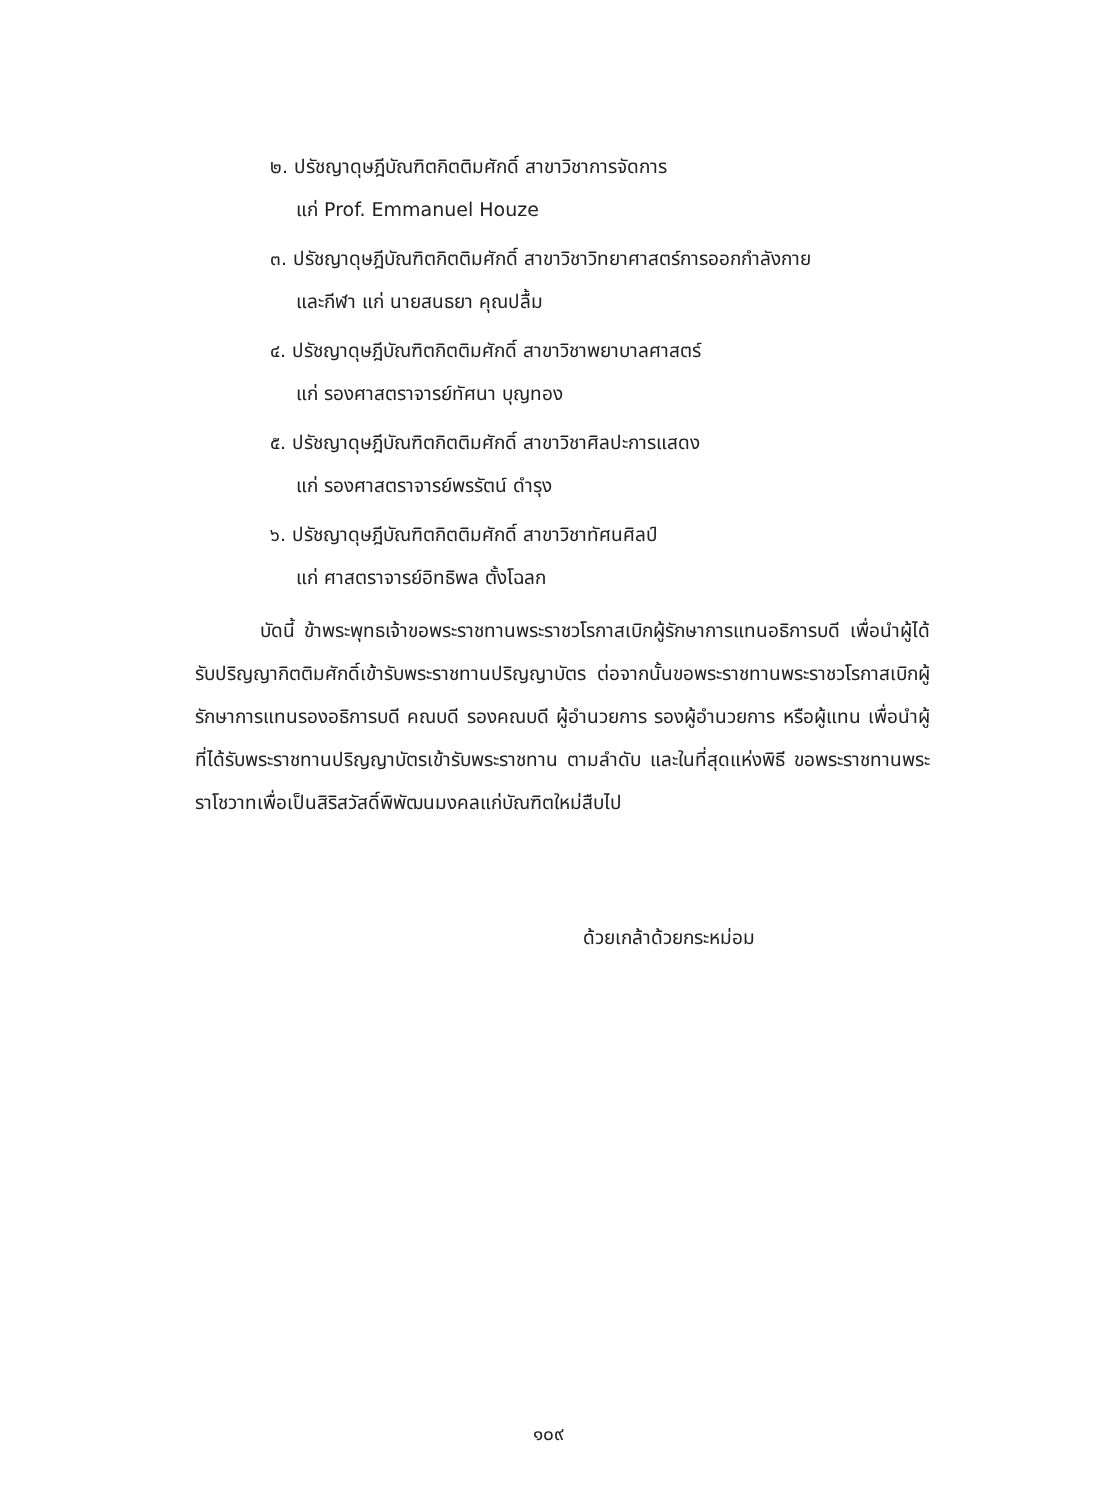๒. ปรัชญาดุษฎีบัณฑิตกิตติมศักดิ์ สาขาวิชาการจัดการ
แก่ Prof. Emmanuel Houze
๓. ปรัชญาดุษฎีบัณฑิตกิตติมศักดิ์ สาขาวิชาวิทยาศาสตร์การออกกำลังกาย
และกีฬา แก่ นายสนธยา คุณปลื้ม
๔. ปรัชญาดุษฎีบัณฑิตกิตติมศักดิ์ สาขาวิชาพยาบาลศาสตร์
แก่ รองศาสตราจารย์ทัศนา บุญทอง
๕. ปรัชญาดุษฎีบัณฑิตกิตติมศักดิ์ สาขาวิชาศิลปะการแสดง
แก่ รองศาสตราจารย์พรรัตน์ ดำรุง
๖. ปรัชญาดุษฎีบัณฑิตกิตติมศักดิ์ สาขาวิชาทัศนศิลป์
แก่ ศาสตราจารย์อิทธิพล ตั้งโฉลก
บัดนี้ ข้าพระพุทธเจ้าขอพระราชทานพระราชวโรกาสเบิกผู้รักษาการแทนอธิการบดี เพื่อนำผู้ได้รับปริญญากิตติมศักดิ์เข้ารับพระราชทานปริญญาบัตร ต่อจากนั้นขอพระราชทานพระราชวโรกาสเบิกผู้รักษาการแทนรองอธิการบดี คณบดี รองคณบดี ผู้อำนวยการ รองผู้อำนวยการ หรือผู้แทน เพื่อนำผู้ที่ได้รับพระราชทานปริญญาบัตรเข้ารับพระราชทาน ตามลำดับ และในที่สุดแห่งพิธี ขอพระราชทานพระราโชวาทเพื่อเป็นสิริสวัสดิ์พิพัฒนมงคลแก่บัณฑิตใหม่สืบไป
ด้วยเกล้าด้วยกระหม่อม
๑๐๙